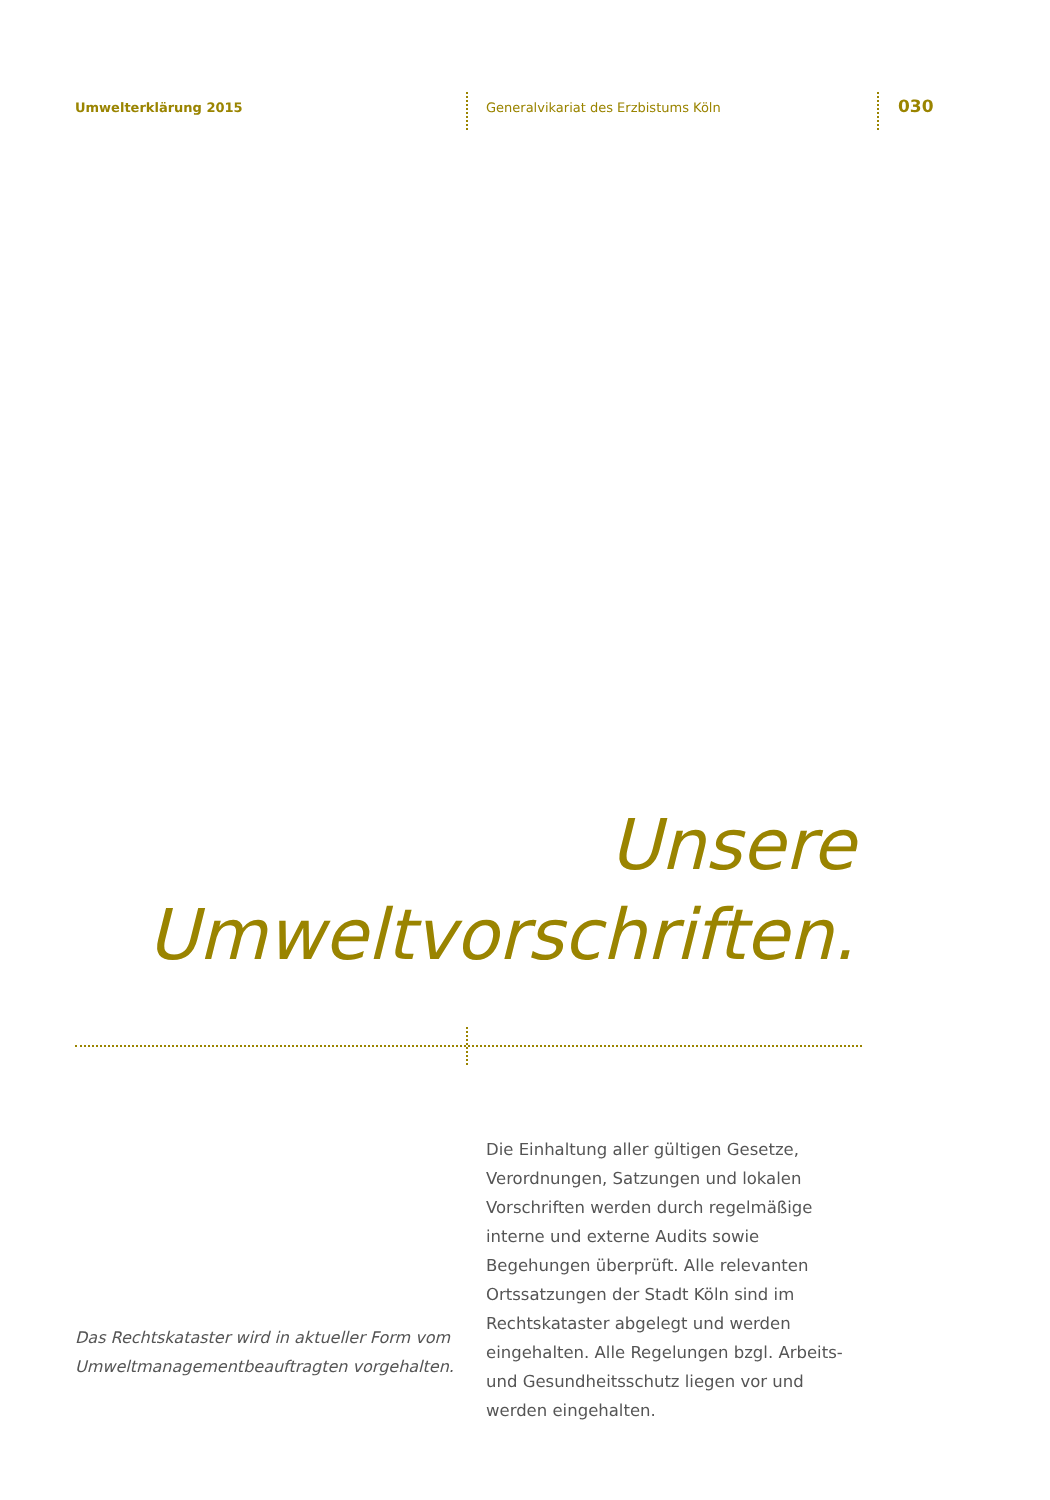Umwelterklärung 2015
Generalvikariat des Erzbistums Köln
030
Unsere
Umweltvorschriften.
Die Einhaltung aller gültigen Gesetze, Verordnungen, Satzungen und lokalen Vorschriften werden durch regelmäßige interne und externe Audits sowie Begehungen überprüft. Alle relevanten Ortssatzungen der Stadt Köln sind im Rechtskataster abgelegt und werden eingehalten. Alle Regelungen bzgl. Arbeits- und Gesundheitsschutz liegen vor und werden eingehalten.
Das Rechtskataster wird in aktueller Form vom Umweltmanagementbeauftragten vorgehalten.